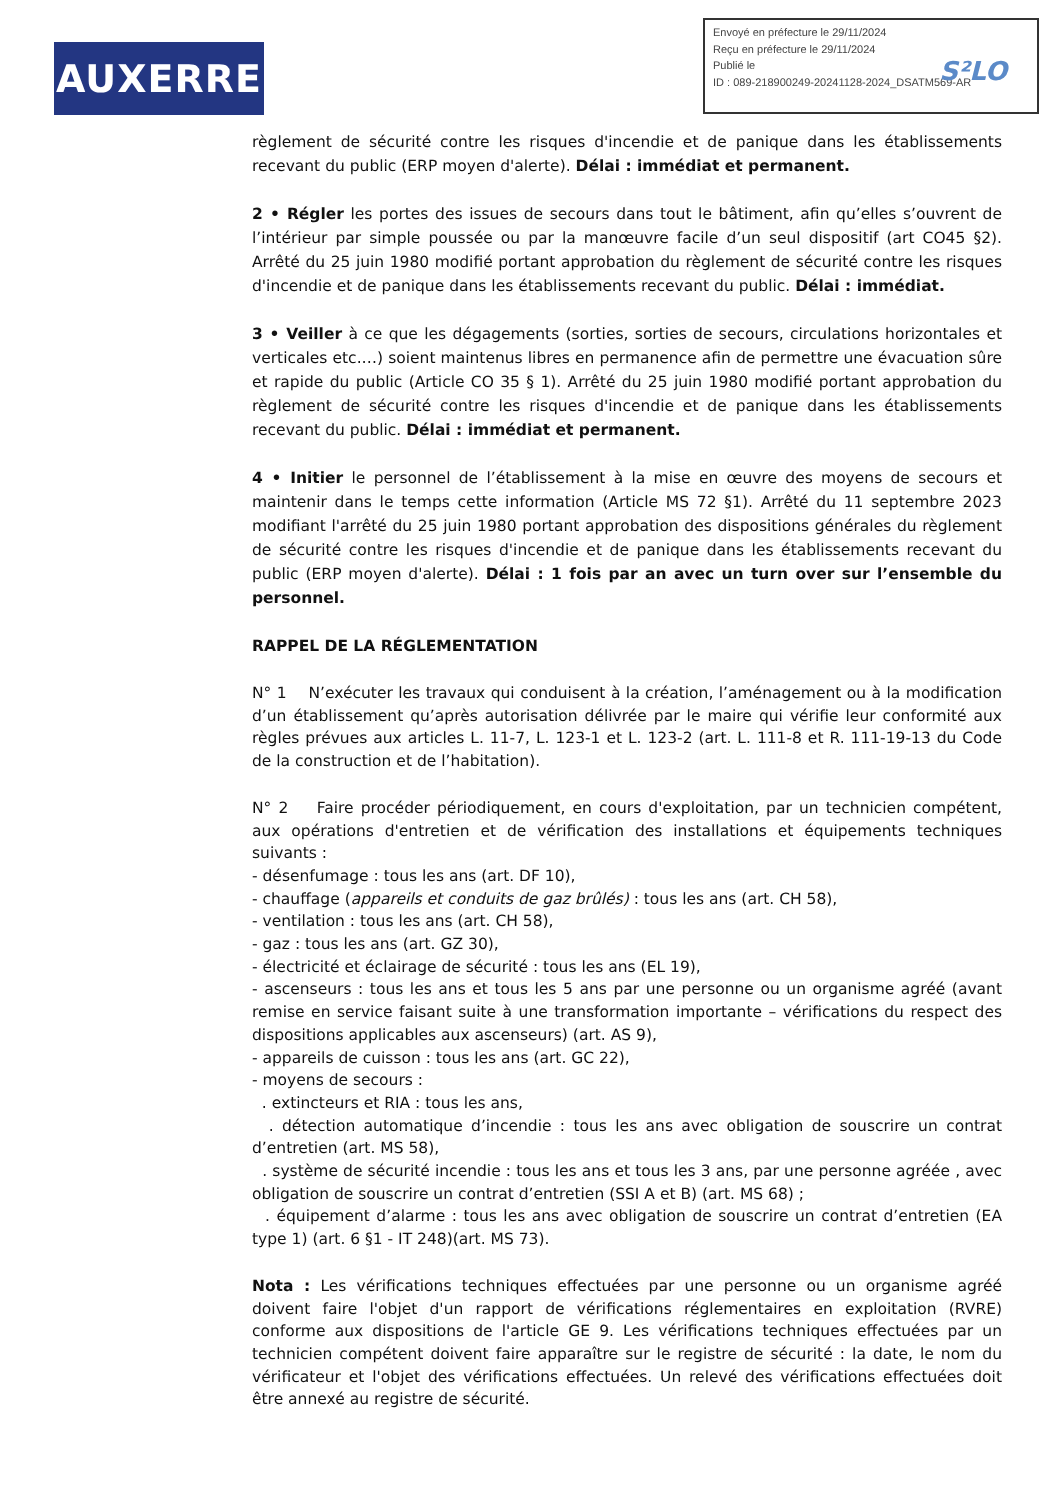AUXERRE
Envoyé en préfecture le 29/11/2024
Reçu en préfecture le 29/11/2024
Publié le
ID : 089-218900249-20241128-2024_DSATM569-AR
S²LO
règlement de sécurité contre les risques d'incendie et de panique dans les établissements recevant du public (ERP moyen d'alerte). Délai : immédiat et permanent.
2 • Régler les portes des issues de secours dans tout le bâtiment, afin qu’elles s’ouvrent de l’intérieur par simple poussée ou par la manœuvre facile d’un seul dispositif (art CO45 §2). Arrêté du 25 juin 1980 modifié portant approbation du règlement de sécurité contre les risques d'incendie et de panique dans les établissements recevant du public. Délai : immédiat.
3 • Veiller à ce que les dégagements (sorties, sorties de secours, circulations horizontales et verticales etc.…) soient maintenus libres en permanence afin de permettre une évacuation sûre et rapide du public (Article CO 35 § 1). Arrêté du 25 juin 1980 modifié portant approbation du règlement de sécurité contre les risques d'incendie et de panique dans les établissements recevant du public. Délai : immédiat et permanent.
4 • Initier le personnel de l’établissement à la mise en œuvre des moyens de secours et maintenir dans le temps cette information (Article MS 72 §1). Arrêté du 11 septembre 2023 modifiant l'arrêté du 25 juin 1980 portant approbation des dispositions générales du règlement de sécurité contre les risques d'incendie et de panique dans les établissements recevant du public (ERP moyen d'alerte). Délai : 1 fois par an avec un turn over sur l’ensemble du personnel.
RAPPEL DE LA RÉGLEMENTATION
N° 1 N’exécuter les travaux qui conduisent à la création, l’aménagement ou à la modification d’un établissement qu’après autorisation délivrée par le maire qui vérifie leur conformité aux règles prévues aux articles L. 11-7, L. 123-1 et L. 123-2 (art. L. 111-8 et R. 111-19-13 du Code de la construction et de l’habitation).
N° 2 Faire procéder périodiquement, en cours d'exploitation, par un technicien compétent, aux opérations d'entretien et de vérification des installations et équipements techniques suivants :
- désenfumage : tous les ans (art. DF 10),
- chauffage (appareils et conduits de gaz brûlés) : tous les ans (art. CH 58),
- ventilation : tous les ans (art. CH 58),
- gaz : tous les ans (art. GZ 30),
- électricité et éclairage de sécurité : tous les ans (EL 19),
- ascenseurs : tous les ans et tous les 5 ans par une personne ou un organisme agréé (avant remise en service faisant suite à une transformation importante – vérifications du respect des dispositions applicables aux ascenseurs) (art. AS 9),
- appareils de cuisson : tous les ans (art. GC 22),
- moyens de secours :
. extincteurs et RIA : tous les ans,
. détection automatique d’incendie : tous les ans avec obligation de souscrire un contrat d’entretien (art. MS 58),
. système de sécurité incendie : tous les ans et tous les 3 ans, par une personne agréée , avec obligation de souscrire un contrat d’entretien (SSI A et B) (art. MS 68) ;
. équipement d’alarme : tous les ans avec obligation de souscrire un contrat d’entretien (EA type 1) (art. 6 §1 - IT 248)(art. MS 73).
Nota : Les vérifications techniques effectuées par une personne ou un organisme agréé doivent faire l'objet d'un rapport de vérifications réglementaires en exploitation (RVRE) conforme aux dispositions de l'article GE 9. Les vérifications techniques effectuées par un technicien compétent doivent faire apparaître sur le registre de sécurité : la date, le nom du vérificateur et l'objet des vérifications effectuées. Un relevé des vérifications effectuées doit être annexé au registre de sécurité.